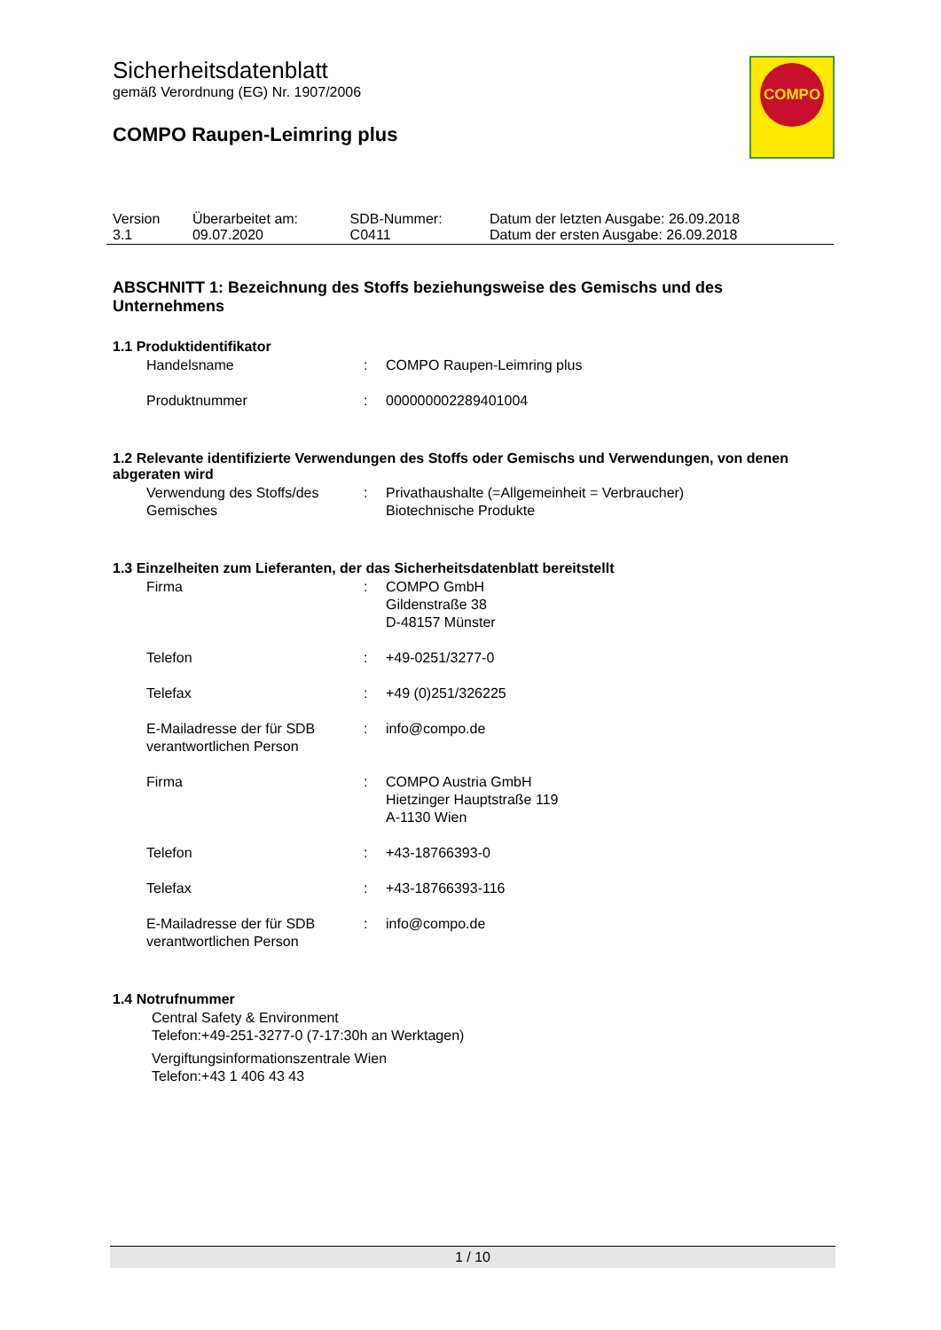COMPO
Sicherheitsdatenblatt
gemäß Verordnung (EG) Nr. 1907/2006
COMPO Raupen-Leimring plus
| Version 3.1 | Überarbeitet am: 09.07.2020 | SDB-Nummer: C0411 | Datum der letzten Ausgabe: 26.09.2018 Datum der ersten Ausgabe: 26.09.2018 |
ABSCHNITT 1: Bezeichnung des Stoffs beziehungsweise des Gemischs und des Unternehmens
1.1 Produktidentifikator
| Handelsname | : | COMPO Raupen-Leimring plus |
| Produktnummer | : | 000000002289401004 |
1.2 Relevante identifizierte Verwendungen des Stoffs oder Gemischs und Verwendungen, von denen abgeraten wird
| Verwendung des Stoffs/des Gemisches | : | Privathaushalte (=Allgemeinheit = Verbraucher) Biotechnische Produkte |
1.3 Einzelheiten zum Lieferanten, der das Sicherheitsdatenblatt bereitstellt
| Firma | : | COMPO GmbH Gildenstraße 38 D-48157 Münster |
| Telefon | : | +49-0251/3277-0 |
| Telefax | : | +49 (0)251/326225 |
| E-Mailadresse der für SDB verantwortlichen Person | : | info@compo.de |
| Firma | : | COMPO Austria GmbH Hietzinger Hauptstraße 119 A-1130 Wien |
| Telefon | : | +43-18766393-0 |
| Telefax | : | +43-18766393-116 |
| E-Mailadresse der für SDB verantwortlichen Person | : | info@compo.de |
1.4 Notrufnummer
Central Safety & Environment
Telefon:+49-251-3277-0 (7-17:30h an Werktagen)
Vergiftungsinformationszentrale Wien
Telefon:+43 1 406 43 43
1 / 10